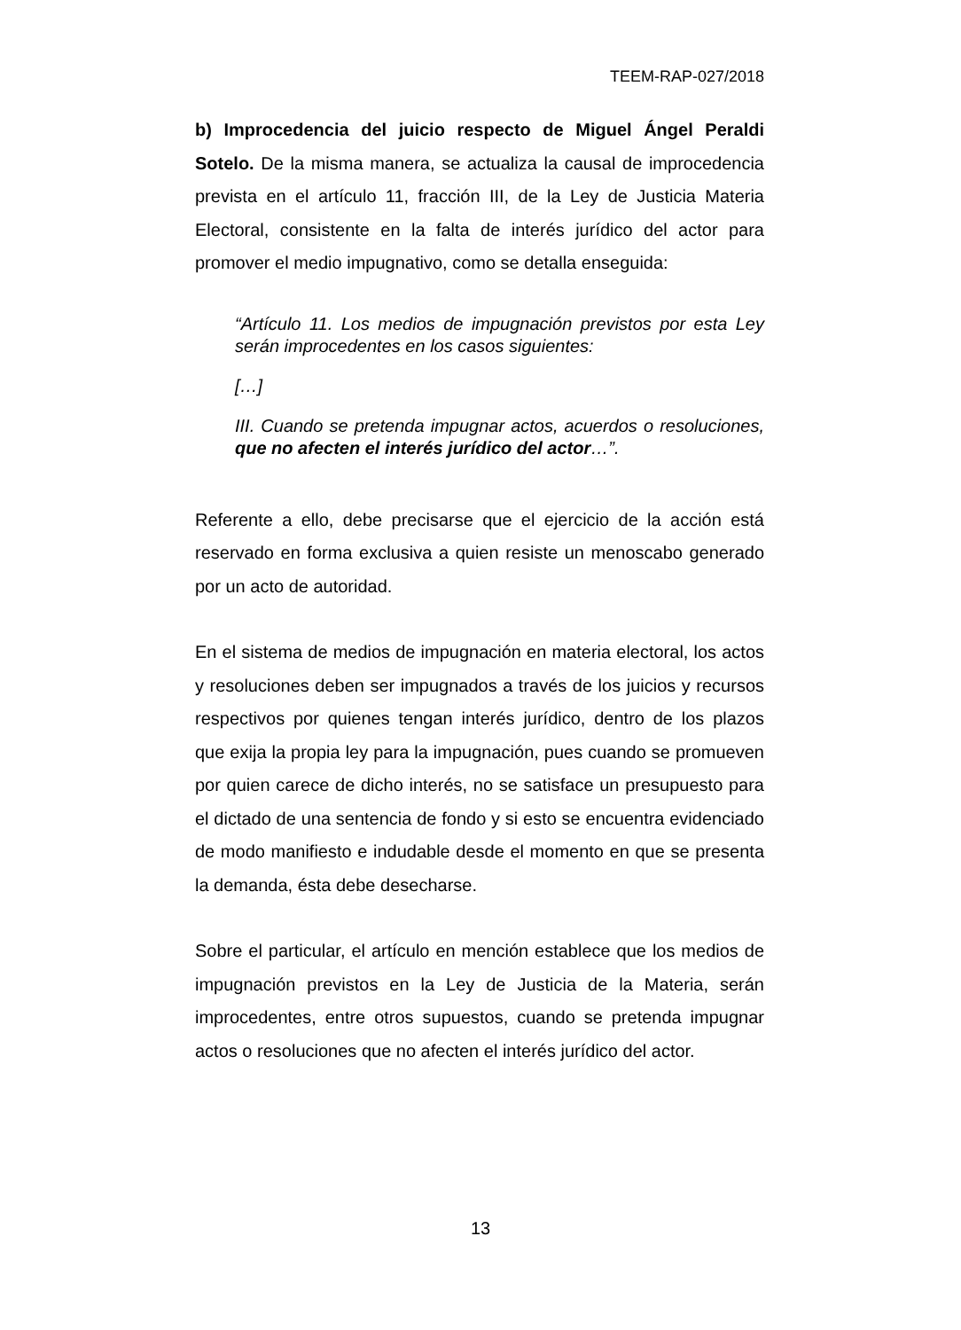TEEM-RAP-027/2018
b) Improcedencia del juicio respecto de Miguel Ángel Peraldi Sotelo. De la misma manera, se actualiza la causal de improcedencia prevista en el artículo 11, fracción III, de la Ley de Justicia Materia Electoral, consistente en la falta de interés jurídico del actor para promover el medio impugnativo, como se detalla enseguida:
“Artículo 11. Los medios de impugnación previstos por esta Ley serán improcedentes en los casos siguientes:
[…]
III. Cuando se pretenda impugnar actos, acuerdos o resoluciones, que no afecten el interés jurídico del actor…”.
Referente a ello, debe precisarse que el ejercicio de la acción está reservado en forma exclusiva a quien resiste un menoscabo generado por un acto de autoridad.
En el sistema de medios de impugnación en materia electoral, los actos y resoluciones deben ser impugnados a través de los juicios y recursos respectivos por quienes tengan interés jurídico, dentro de los plazos que exija la propia ley para la impugnación, pues cuando se promueven por quien carece de dicho interés, no se satisface un presupuesto para el dictado de una sentencia de fondo y si esto se encuentra evidenciado de modo manifiesto e indudable desde el momento en que se presenta la demanda, ésta debe desecharse.
Sobre el particular, el artículo en mención establece que los medios de impugnación previstos en la Ley de Justicia de la Materia, serán improcedentes, entre otros supuestos, cuando se pretenda impugnar actos o resoluciones que no afecten el interés jurídico del actor.
13